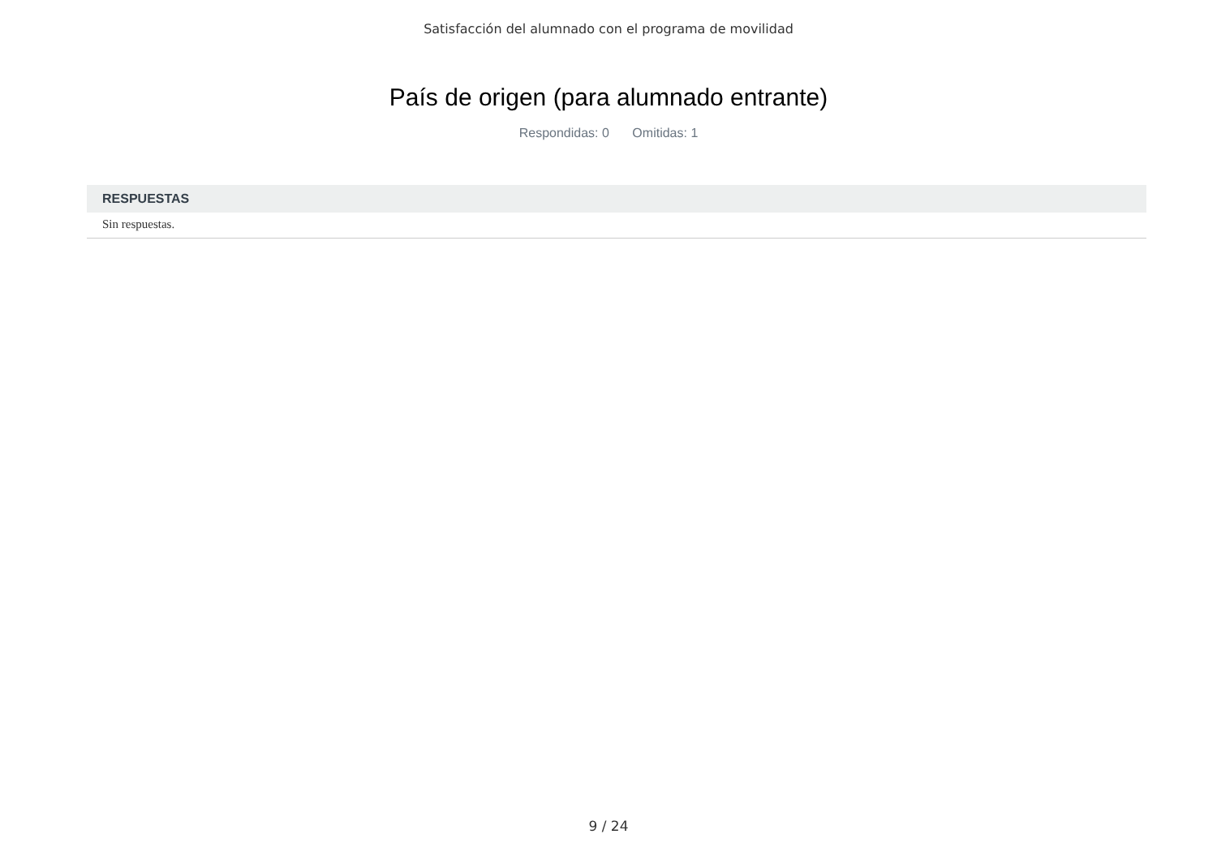Satisfacción del alumnado con el programa de movilidad
País de origen (para alumnado entrante)
Respondidas: 0 Omitidas: 1
| RESPUESTAS |
| --- |
| Sin respuestas. |
9 / 24